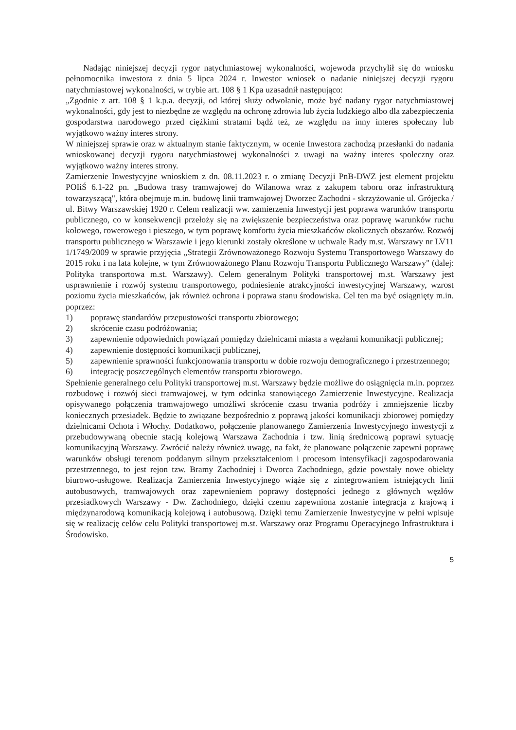Nadając niniejszej decyzji rygor natychmiastowej wykonalności, wojewoda przychylił się do wniosku pełnomocnika inwestora z dnia 5 lipca 2024 r. Inwestor wniosek o nadanie niniejszej decyzji rygoru natychmiastowej wykonalności, w trybie art. 108 § 1 Kpa uzasadnił następująco:
„Zgodnie z art. 108 § 1 k.p.a. decyzji, od której służy odwołanie, może być nadany rygor natychmiastowej wykonalności, gdy jest to niezbędne ze względu na ochronę zdrowia lub życia ludzkiego albo dla zabezpieczenia gospodarstwa narodowego przed ciężkimi stratami bądź też, ze względu na inny interes społeczny lub wyjątkowo ważny interes strony.
W niniejszej sprawie oraz w aktualnym stanie faktycznym, w ocenie Inwestora zachodzą przesłanki do nadania wnioskowanej decyzji rygoru natychmiastowej wykonalności z uwagi na ważny interes społeczny oraz wyjątkowo ważny interes strony.
Zamierzenie Inwestycyjne wnioskiem z dn. 08.11.2023 r. o zmianę Decyzji PnB-DWZ jest element projektu POIiŚ 6.1-22 pn. „Budowa trasy tramwajowej do Wilanowa wraz z zakupem taboru oraz infrastrukturą towarzyszącą", która obejmuje m.in. budowę linii tramwajowej Dworzec Zachodni - skrzyżowanie ul. Grójecka / ul. Bitwy Warszawskiej 1920 r. Celem realizacji ww. zamierzenia Inwestycji jest poprawa warunków transportu publicznego, co w konsekwencji przełoży się na zwiększenie bezpieczeństwa oraz poprawę warunków ruchu kołowego, rowerowego i pieszego, w tym poprawę komfortu życia mieszkańców okolicznych obszarów. Rozwój transportu publicznego w Warszawie i jego kierunki zostały określone w uchwale Rady m.st. Warszawy nr LV11 1/1749/2009 w sprawie przyjęcia „Strategii Zrównoważonego Rozwoju Systemu Transportowego Warszawy do 2015 roku i na lata kolejne, w tym Zrównoważonego Planu Rozwoju Transportu Publicznego Warszawy" (dalej: Polityka transportowa m.st. Warszawy). Celem generalnym Polityki transportowej m.st. Warszawy jest usprawnienie i rozwój systemu transportowego, podniesienie atrakcyjności inwestycyjnej Warszawy, wzrost poziomu życia mieszkańców, jak również ochrona i poprawa stanu środowiska. Cel ten ma być osiągnięty m.in. poprzez:
1) poprawę standardów przepustowości transportu zbiorowego;
2) skrócenie czasu podróżowania;
3) zapewnienie odpowiednich powiązań pomiędzy dzielnicami miasta a węzłami komunikacji publicznej;
4) zapewnienie dostępności komunikacji publicznej,
5) zapewnienie sprawności funkcjonowania transportu w dobie rozwoju demograficznego i przestrzennego;
6) integrację poszczególnych elementów transportu zbiorowego.
Spełnienie generalnego celu Polityki transportowej m.st. Warszawy będzie możliwe do osiągnięcia m.in. poprzez rozbudowę i rozwój sieci tramwajowej, w tym odcinka stanowiącego Zamierzenie Inwestycyjne. Realizacja opisywanego połączenia tramwajowego umożliwi skrócenie czasu trwania podróży i zmniejszenie liczby koniecznych przesiadek. Będzie to związane bezpośrednio z poprawą jakości komunikacji zbiorowej pomiędzy dzielnicami Ochota i Włochy. Dodatkowo, połączenie planowanego Zamierzenia Inwestycyjnego inwestycji z przebudowywaną obecnie stacją kolejową Warszawa Zachodnia i tzw. linią średnicową poprawi sytuację komunikacyjną Warszawy. Zwrócić należy również uwagę, na fakt, że planowane połączenie zapewni poprawę warunków obsługi terenom poddanym silnym przekształceniom i procesom intensyfikacji zagospodarowania przestrzennego, to jest rejon tzw. Bramy Zachodniej i Dworca Zachodniego, gdzie powstały nowe obiekty biurowo-usługowe. Realizacja Zamierzenia Inwestycyjnego wiąże się z zintegrowaniem istniejących linii autobusowych, tramwajowych oraz zapewnieniem poprawy dostępności jednego z głównych węzłów przesiadkowych Warszawy - Dw. Zachodniego, dzięki czemu zapewniona zostanie integracja z krajową i międzynarodową komunikacją kolejową i autobusową. Dzięki temu Zamierzenie Inwestycyjne w pełni wpisuje się w realizację celów celu Polityki transportowej m.st. Warszawy oraz Programu Operacyjnego Infrastruktura i Środowisko.
5